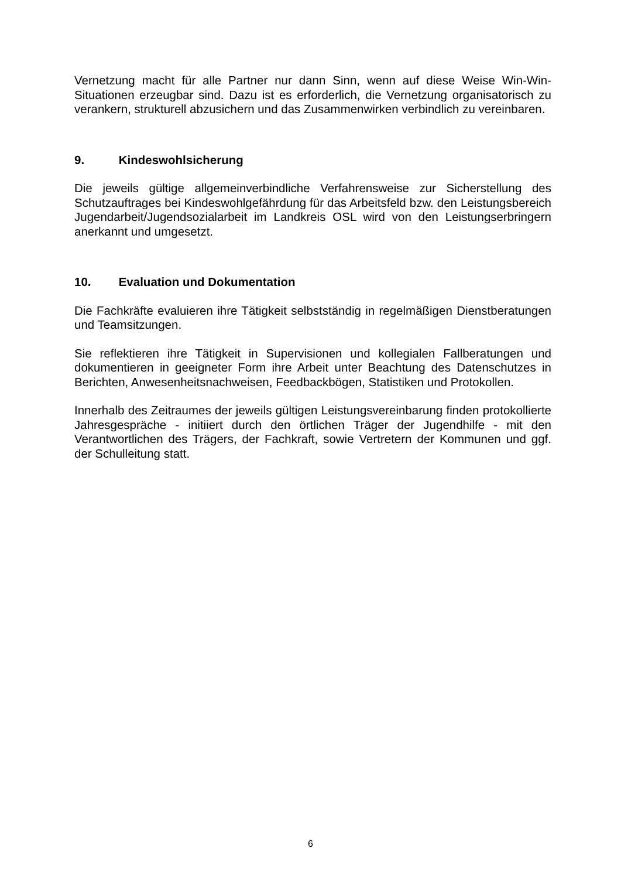Vernetzung macht für alle Partner nur dann Sinn, wenn auf diese Weise Win-Win-Situationen erzeugbar sind. Dazu ist es erforderlich, die Vernetzung organisatorisch zu verankern, strukturell abzusichern und das Zusammenwirken verbindlich zu vereinbaren.
9. Kindeswohlsicherung
Die jeweils gültige allgemeinverbindliche Verfahrensweise zur Sicherstellung des Schutzauftrages bei Kindeswohlgefährdung für das Arbeitsfeld bzw. den Leistungsbereich Jugendarbeit/Jugendsozialarbeit im Landkreis OSL wird von den Leistungserbringern anerkannt und umgesetzt.
10. Evaluation und Dokumentation
Die Fachkräfte evaluieren ihre Tätigkeit selbstständig in regelmäßigen Dienstberatungen und Teamsitzungen.
Sie reflektieren ihre Tätigkeit in Supervisionen und kollegialen Fallberatungen und dokumentieren in geeigneter Form ihre Arbeit unter Beachtung des Datenschutzes in Berichten, Anwesenheitsnachweisen, Feedbackbögen, Statistiken und Protokollen.
Innerhalb des Zeitraumes der jeweils gültigen Leistungsvereinbarung finden protokollierte Jahresgespräche - initiiert durch den örtlichen Träger der Jugendhilfe - mit den Verantwortlichen des Trägers, der Fachkraft, sowie Vertretern der Kommunen und ggf. der Schulleitung statt.
6